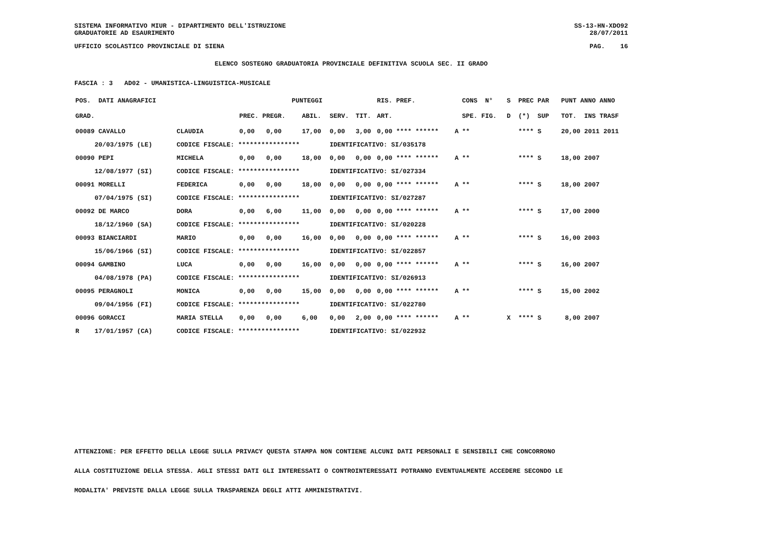SISTEMA INFORMATIVO MIUR - DIPARTIMENTO DELL'ISTRUZIONE
GRADUATORIE AD ESAURIMENTO SS-13-HN-XDO92
28/07/2011
UFFICIO SCOLASTICO PROVINCIALE DI SIENA PAG. 16
ELENCO SOSTEGNO GRADUATORIA PROVINCIALE DEFINITIVA SCUOLA SEC. II GRADO
FASCIA : 3 AD02 - UMANISTICA-LINGUISTICA-MUSICALE
| POS. DATI ANAGRAFICI | | PUNTEGGI | | | | RIS. PREF. | | CONS N° | S PREC PAR | PUNT ANNO ANNO |
| --- | --- | --- | --- | --- | --- | --- | --- | --- | --- | --- |
| GRAD. | | PREC. PREGR. | ABIL. | SERV. | TIT. | ART. | | SPE. FIG. | D (*) SUP | TOT. INS TRASF |
| 00089 CAVALLO | CLAUDIA | 0,00 0,00 | 17,00 | 0,00 | 3,00 | 0,00 **** ****** | A | ** | **** S | 20,00 2011 2011 |
| 20/03/1975 (LE) | CODICE FISCALE: **************** | | | IDENTIFICATIVO: SI/035178 | | | | | | |
| 00090 PEPI | MICHELA | 0,00 0,00 | 18,00 | 0,00 | 0,00 | 0,00 **** ****** | A | ** | **** S | 18,00 2007 |
| 12/08/1977 (SI) | CODICE FISCALE: **************** | | | IDENTIFICATIVO: SI/027334 | | | | | | |
| 00091 MORELLI | FEDERICA | 0,00 0,00 | 18,00 | 0,00 | 0,00 | 0,00 **** ****** | A | ** | **** S | 18,00 2007 |
| 07/04/1975 (SI) | CODICE FISCALE: **************** | | | IDENTIFICATIVO: SI/027287 | | | | | | |
| 00092 DE MARCO | DORA | 0,00 6,00 | 11,00 | 0,00 | 0,00 | 0,00 **** ****** | A | ** | **** S | 17,00 2000 |
| 18/12/1960 (SA) | CODICE FISCALE: **************** | | | IDENTIFICATIVO: SI/020228 | | | | | | |
| 00093 BIANCIARDI | MARIO | 0,00 0,00 | 16,00 | 0,00 | 0,00 | 0,00 **** ****** | A | ** | **** S | 16,00 2003 |
| 15/06/1966 (SI) | CODICE FISCALE: **************** | | | IDENTIFICATIVO: SI/022857 | | | | | | |
| 00094 GAMBINO | LUCA | 0,00 0,00 | 16,00 | 0,00 | 0,00 | 0,00 **** ****** | A | ** | **** S | 16,00 2007 |
| 04/08/1978 (PA) | CODICE FISCALE: **************** | | | IDENTIFICATIVO: SI/026913 | | | | | | |
| 00095 PERAGNOLI | MONICA | 0,00 0,00 | 15,00 | 0,00 | 0,00 | 0,00 **** ****** | A | ** | **** S | 15,00 2002 |
| 09/04/1956 (FI) | CODICE FISCALE: **************** | | | IDENTIFICATIVO: SI/022780 | | | | | | |
| 00096 GORACCI | MARIA STELLA | 0,00 0,00 | 6,00 | 0,00 | 2,00 | 0,00 **** ****** | A | ** | X **** S | 8,00 2007 |
| R 17/01/1957 (CA) | CODICE FISCALE: **************** | | | IDENTIFICATIVO: SI/022932 | | | | | | |
ATTENZIONE: PER EFFETTO DELLA LEGGE SULLA PRIVACY QUESTA STAMPA NON CONTIENE ALCUNI DATI PERSONALI E SENSIBILI CHE CONCORRONO
ALLA COSTITUZIONE DELLA STESSA. AGLI STESSI DATI GLI INTERESSATI O CONTROINTERESSATI POTRANNO EVENTUALMENTE ACCEDERE SECONDO LE
MODALITA' PREVISTE DALLA LEGGE SULLA TRASPARENZA DEGLI ATTI AMMINISTRATIVI.